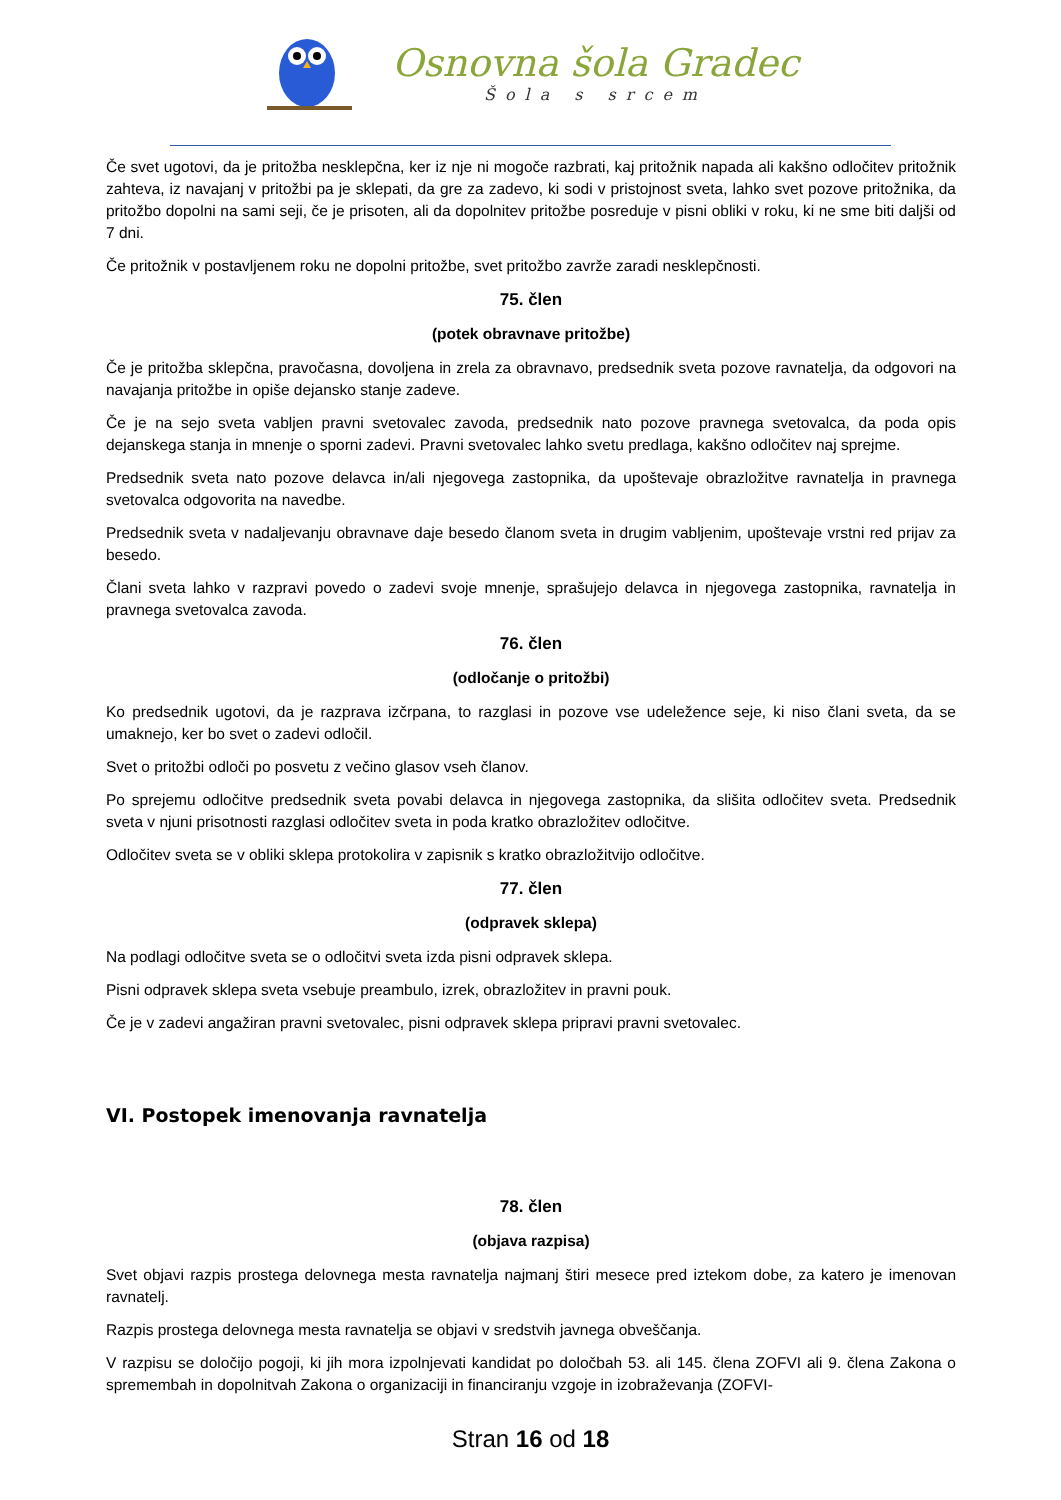Osnovna šola Gradec
Šola s srcem
Če svet ugotovi, da je pritožba nesklepčna, ker iz nje ni mogoče razbrati, kaj pritožnik napada ali kakšno odločitev pritožnik zahteva, iz navajanj v pritožbi pa je sklepati, da gre za zadevo, ki sodi v pristojnost sveta, lahko svet pozove pritožnika, da pritožbo dopolni na sami seji, če je prisoten, ali da dopolnitev pritožbe posreduje v pisni obliki v roku, ki ne sme biti daljši od 7 dni.
Če pritožnik v postavljenem roku ne dopolni pritožbe, svet pritožbo zavrže zaradi nesklepčnosti.
75. člen
(potek obravnave pritožbe)
Če je pritožba sklepčna, pravočasna, dovoljena in zrela za obravnavo, predsednik sveta pozove ravnatelja, da odgovori na navajanja pritožbe in opiše dejansko stanje zadeve.
Če je na sejo sveta vabljen pravni svetovalec zavoda, predsednik nato pozove pravnega svetovalca, da poda opis dejanskega stanja in mnenje o sporni zadevi. Pravni svetovalec lahko svetu predlaga, kakšno odločitev naj sprejme.
Predsednik sveta nato pozove delavca in/ali njegovega zastopnika, da upoštevaje obrazložitve ravnatelja in pravnega svetovalca odgovorita na navedbe.
Predsednik sveta v nadaljevanju obravnave daje besedo članom sveta in drugim vabljenim, upoštevaje vrstni red prijav za besedo.
Člani sveta lahko v razpravi povedo o zadevi svoje mnenje, sprašujejo delavca in njegovega zastopnika, ravnatelja in pravnega svetovalca zavoda.
76. člen
(odločanje o pritožbi)
Ko predsednik ugotovi, da je razprava izčrpana, to razglasi in pozove vse udeležence seje, ki niso člani sveta, da se umaknejo, ker bo svet o zadevi odločil.
Svet o pritožbi odloči po posvetu z večino glasov vseh članov.
Po sprejemu odločitve predsednik sveta povabi delavca in njegovega zastopnika, da slišita odločitev sveta. Predsednik sveta v njuni prisotnosti razglasi odločitev sveta in poda kratko obrazložitev odločitve.
Odločitev sveta se v obliki sklepa protokolira v zapisnik s kratko obrazložitvijo odločitve.
77. člen
(odpravek sklepa)
Na podlagi odločitve sveta se o odločitvi sveta izda pisni odpravek sklepa.
Pisni odpravek sklepa sveta vsebuje preambulo, izrek, obrazložitev in pravni pouk.
Če je v zadevi angažiran pravni svetovalec, pisni odpravek sklepa pripravi pravni svetovalec.
VI. Postopek imenovanja ravnatelja
78. člen
(objava razpisa)
Svet objavi razpis prostega delovnega mesta ravnatelja najmanj štiri mesece pred iztekom dobe, za katero je imenovan ravnatelj.
Razpis prostega delovnega mesta ravnatelja se objavi v sredstvih javnega obveščanja.
V razpisu se določijo pogoji, ki jih mora izpolnjevati kandidat po določbah 53. ali 145. člena ZOFVI ali 9. člena Zakona o spremembah in dopolnitvah Zakona o organizaciji in financiranju vzgoje in izobraževanja (ZOFVI-
Stran 16 od 18